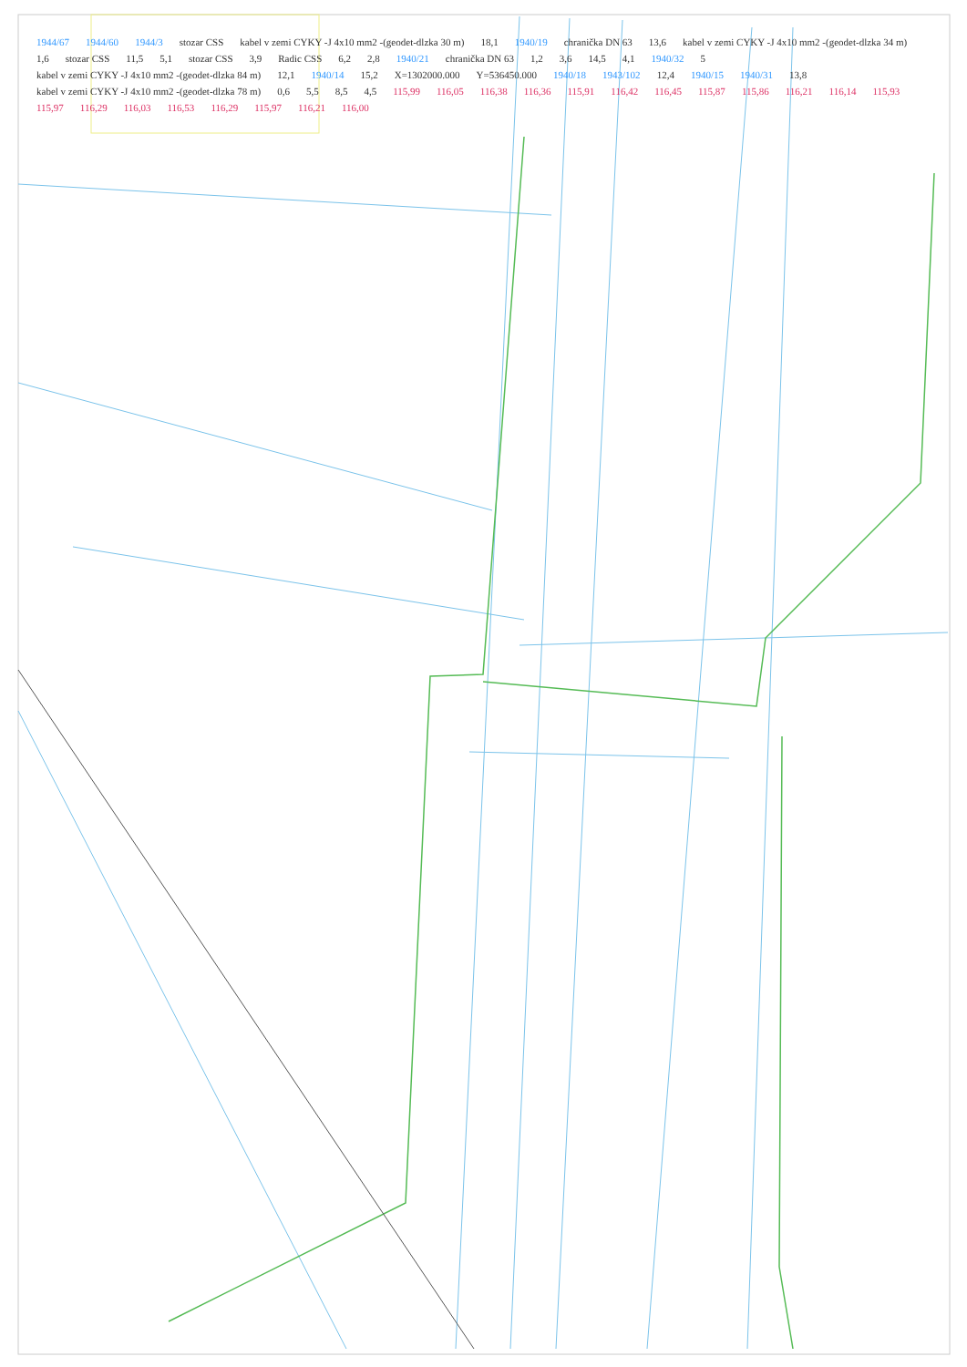1944/67 1944/60 1944/3 stozar CSS kabel v zemi CYKY -J 4x10 mm2 -(geodet-dlzka 30 m) 18,1 1940/19 chranička DN 63 13,6 kabel v zemi CYKY -J 4x10 mm2 -(geodet-dlzka 34 m) 1,6 stozar CSS 11,5 5,1 stozar CSS 3,9 Radic CSS 6,2 2,8 1940/21 chranička DN 63 1,2 3,6 14,5 4,1 1940/32 5 kabel v zemi CYKY -J 4x10 mm2 -(geodet-dlzka 84 m) 12,1 1940/14 15,2 X=1302000.000 Y=536450.000 1940/18 1943/102 12,4 1940/15 1940/31 13,8 kabel v zemi CYKY -J 4x10 mm2 -(geodet-dlzka 78 m) 0,6 5,5 8,5 4,5 115,99 116,05 116,38 116,36 115,91 116,42 116,45 115,87 115,86 116,21 116,14 115,93 115,97 116,29 116,03 116,53 116,29 115,97 116,21 116,00